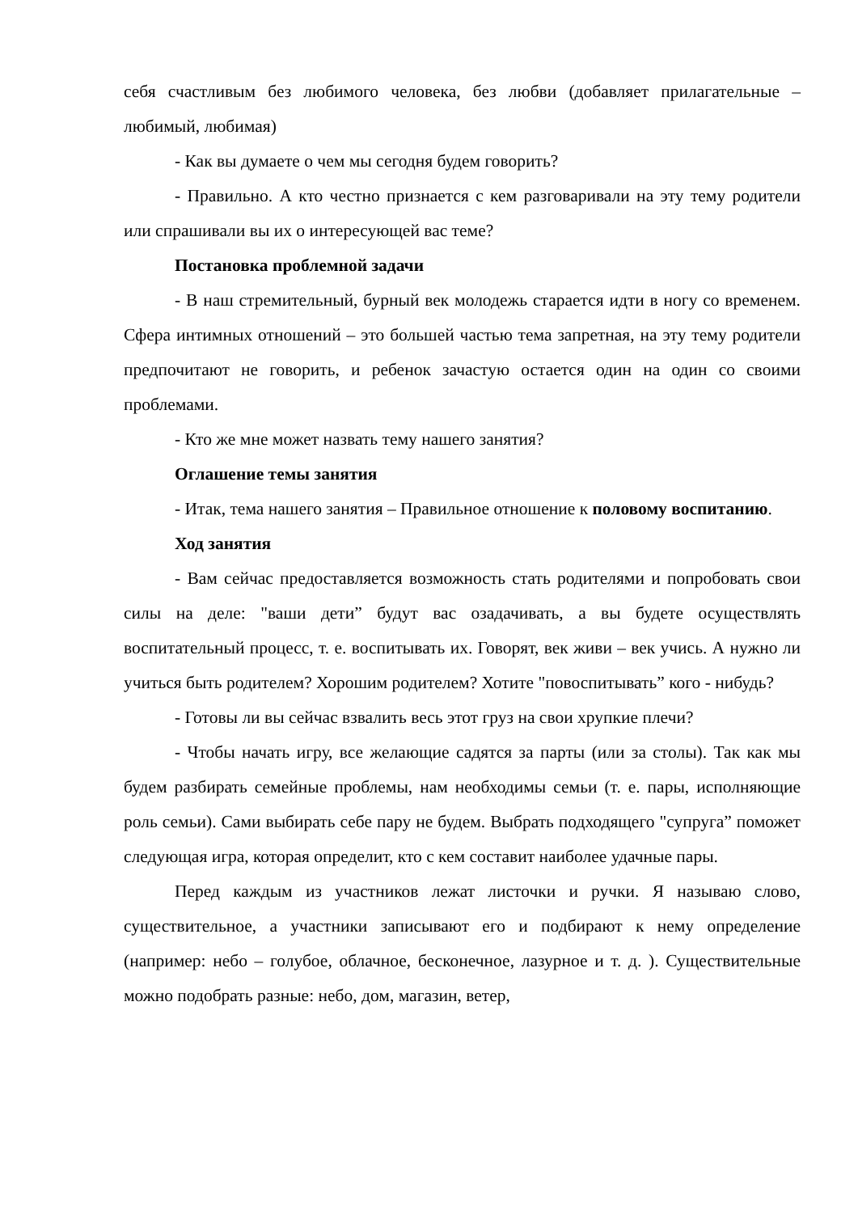себя счастливым без любимого человека, без любви (добавляет прилагательные – любимый, любимая)
- Как вы думаете о чем мы сегодня будем говорить?
- Правильно. А кто честно признается с кем разговаривали на эту тему родители или спрашивали вы их о интересующей вас теме?
Постановка проблемной задачи
- В наш стремительный, бурный век молодежь старается идти в ногу со временем. Сфера интимных отношений – это большей частью тема запретная, на эту тему родители предпочитают не говорить, и ребенок зачастую остается один на один со своими проблемами.
- Кто же мне может назвать тему нашего занятия?
Оглашение темы занятия
- Итак, тема нашего занятия – Правильное отношение к половому воспитанию.
Ход занятия
- Вам сейчас предоставляется возможность стать родителями и попробовать свои силы на деле: "ваши дети” будут вас озадачивать, а вы будете осуществлять воспитательный процесс, т. е. воспитывать их. Говорят, век живи – век учись. А нужно ли учиться быть родителем? Хорошим родителем? Хотите "повоспитывать” кого - нибудь?
- Готовы ли вы сейчас взвалить весь этот груз на свои хрупкие плечи?
- Чтобы начать игру, все желающие садятся за парты (или за столы). Так как мы будем разбирать семейные проблемы, нам необходимы семьи (т. е. пары, исполняющие роль семьи). Сами выбирать себе пару не будем. Выбрать подходящего "супруга” поможет следующая игра, которая определит, кто с кем составит наиболее удачные пары.
Перед каждым из участников лежат листочки и ручки. Я называю слово, существительное, а участники записывают его и подбирают к нему определение (например: небо – голубое, облачное, бесконечное, лазурное и т. д. ). Существительные можно подобрать разные: небо, дом, магазин, ветер,